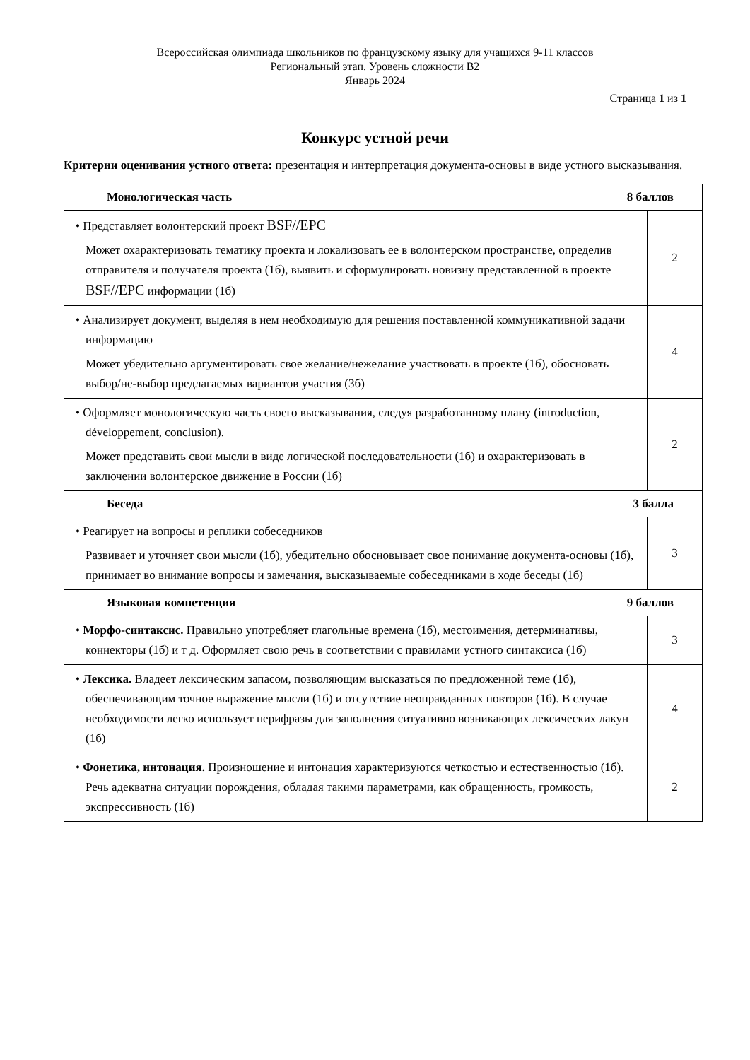Всероссийская олимпиада школьников по французскому языку для учащихся 9-11 классов
Региональный этап. Уровень сложности B2
Январь 2024
Страница 1 из 1
Конкурс устной речи
Критерии оценивания устного ответа: презентация и интерпретация документа-основы в виде устного высказывания.
| Монологическая часть 8 баллов | |
| --- | --- |
| • Представляет волонтерский проект BSF//EPC Может охарактеризовать тематику проекта и локализовать ее в волонтерском пространстве, определив отправителя и получателя проекта (1б), выявить и сформулировать новизну представленной в проекте BSF//EPC информации (1б) | 2 |
| • Анализирует документ, выделяя в нем необходимую для решения поставленной коммуникативной задачи информацию Может убедительно аргументировать свое желание/нежелание участвовать в проекте (1б), обосновать выбор/не-выбор предлагаемых вариантов участия (3б) | 4 |
| • Оформляет монологическую часть своего высказывания, следуя разработанному плану (introduction, développement, conclusion). Может представить свои мысли в виде логической последовательности (1б) и охарактеризовать в заключении волонтерское движение в России (1б) | 2 |
| Беседа 3 балла | |
| • Реагирует на вопросы и реплики собеседников Развивает и уточняет свои мысли (1б), убедительно обосновывает свое понимание документа-основы (1б), принимает во внимание вопросы и замечания, высказываемые собеседниками в ходе беседы (1б) | 3 |
| Языковая компетенция 9 баллов | |
| • Морфо-синтаксис. Правильно употребляет глагольные времена (1б), местоимения, детерминативы, коннекторы (1б) и т д. Оформляет свою речь в соответствии с правилами устного синтаксиса (1б) | 3 |
| • Лексика. Владеет лексическим запасом, позволяющим высказаться по предложенной теме (1б), обеспечивающим точное выражение мысли (1б) и отсутствие неоправданных повторов (1б). В случае необходимости легко использует перифразы для заполнения ситуативно возникающих лексических лакун (1б) | 4 |
| • Фонетика, интонация. Произношение и интонация характеризуются четкостью и естественностью (1б). Речь адекватна ситуации порождения, обладая такими параметрами, как обращенность, громкость, экспрессивность (1б) | 2 |